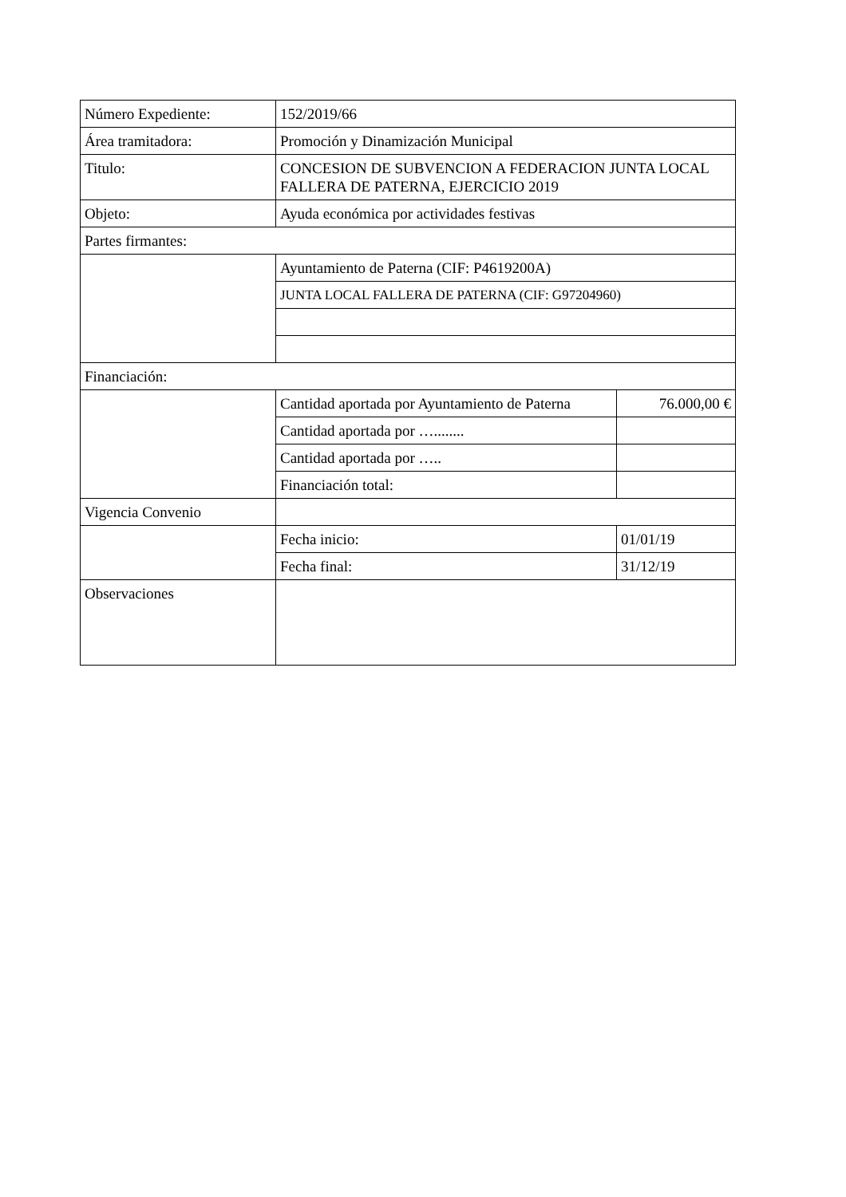| Número Expediente: | 152/2019/66 | |
| Área tramitadora: | Promoción y Dinamización Municipal | |
| Titulo: | CONCESION DE SUBVENCION A FEDERACION JUNTA LOCAL FALLERA DE PATERNA, EJERCICIO 2019 | |
| Objeto: | Ayuda económica por actividades festivas | |
| Partes firmantes: | | |
| | Ayuntamiento de Paterna (CIF: P4619200A) | |
| | JUNTA LOCAL FALLERA DE PATERNA (CIF: G97204960) | |
| Financiación: | | |
| | Cantidad aportada por Ayuntamiento de Paterna | 76.000,00 € |
| | Cantidad aportada por …........ | |
| | Cantidad aportada por ….. | |
| | Financiación total: | |
| Vigencia Convenio | | |
| | Fecha inicio: | 01/01/19 |
| | Fecha final: | 31/12/19 |
| Observaciones | | |